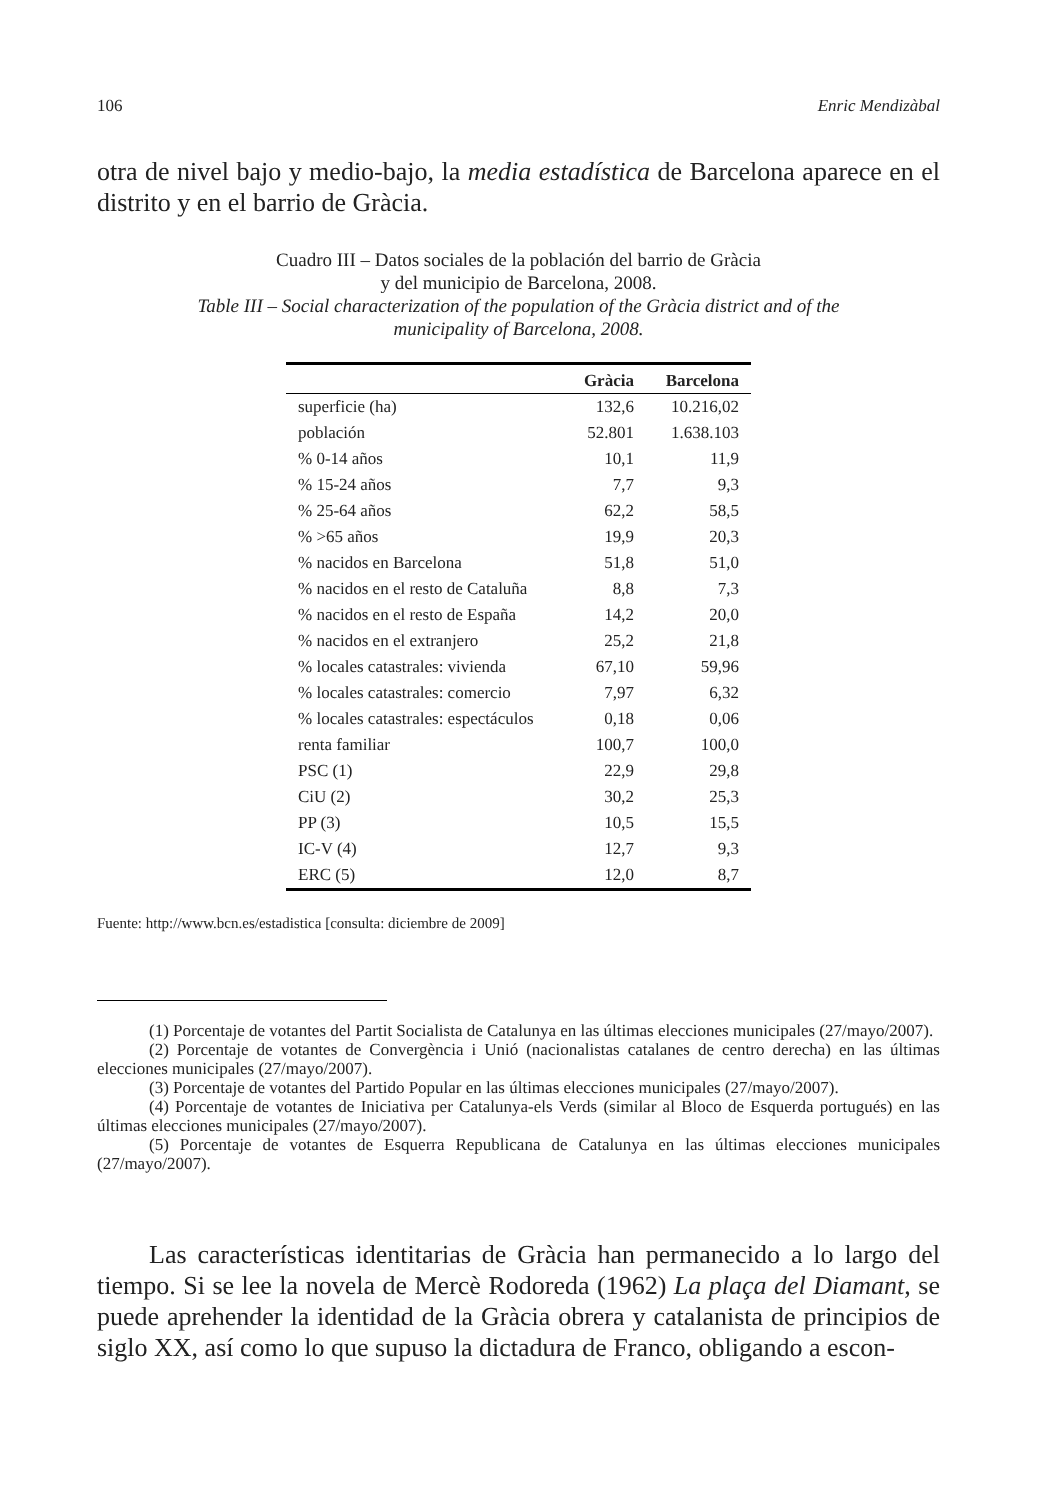106 Enric Mendizàbal
otra de nivel bajo y medio-bajo, la media estadística de Barcelona aparece en el distrito y en el barrio de Gràcia.
Cuadro III – Datos sociales de la población del barrio de Gràcia
y del municipio de Barcelona, 2008.
Table III – Social characterization of the population of the Gràcia district and of the
municipality of Barcelona, 2008.
| | Gràcia | Barcelona |
| --- | --- | --- |
| superficie (ha) | 132,6 | 10.216,02 |
| población | 52.801 | 1.638.103 |
| % 0-14 años | 10,1 | 11,9 |
| % 15-24 años | 7,7 | 9,3 |
| % 25-64 años | 62,2 | 58,5 |
| % >65 años | 19,9 | 20,3 |
| % nacidos en Barcelona | 51,8 | 51,0 |
| % nacidos en el resto de Cataluña | 8,8 | 7,3 |
| % nacidos en el resto de España | 14,2 | 20,0 |
| % nacidos en el extranjero | 25,2 | 21,8 |
| % locales catastrales: vivienda | 67,10 | 59,96 |
| % locales catastrales: comercio | 7,97 | 6,32 |
| % locales catastrales: espectáculos | 0,18 | 0,06 |
| renta familiar | 100,7 | 100,0 |
| PSC (1) | 22,9 | 29,8 |
| CiU (2) | 30,2 | 25,3 |
| PP (3) | 10,5 | 15,5 |
| IC-V (4) | 12,7 | 9,3 |
| ERC (5) | 12,0 | 8,7 |
Fuente: http://www.bcn.es/estadistica [consulta: diciembre de 2009]
(1) Porcentaje de votantes del Partit Socialista de Catalunya en las últimas elecciones municipales (27/mayo/2007).
(2) Porcentaje de votantes de Convergència i Unió (nacionalistas catalanes de centro derecha) en las últimas elecciones municipales (27/mayo/2007).
(3) Porcentaje de votantes del Partido Popular en las últimas elecciones municipales (27/mayo/2007).
(4) Porcentaje de votantes de Iniciativa per Catalunya-els Verds (similar al Bloco de Esquerda portugués) en las últimas elecciones municipales (27/mayo/2007).
(5) Porcentaje de votantes de Esquerra Republicana de Catalunya en las últimas elecciones municipales (27/mayo/2007).
Las características identitarias de Gràcia han permanecido a lo largo del tiempo. Si se lee la novela de Mercè Rodoreda (1962) La plaça del Diamant, se puede aprehender la identidad de la Gràcia obrera y catalanista de principios de siglo XX, así como lo que supuso la dictadura de Franco, obligando a escon-